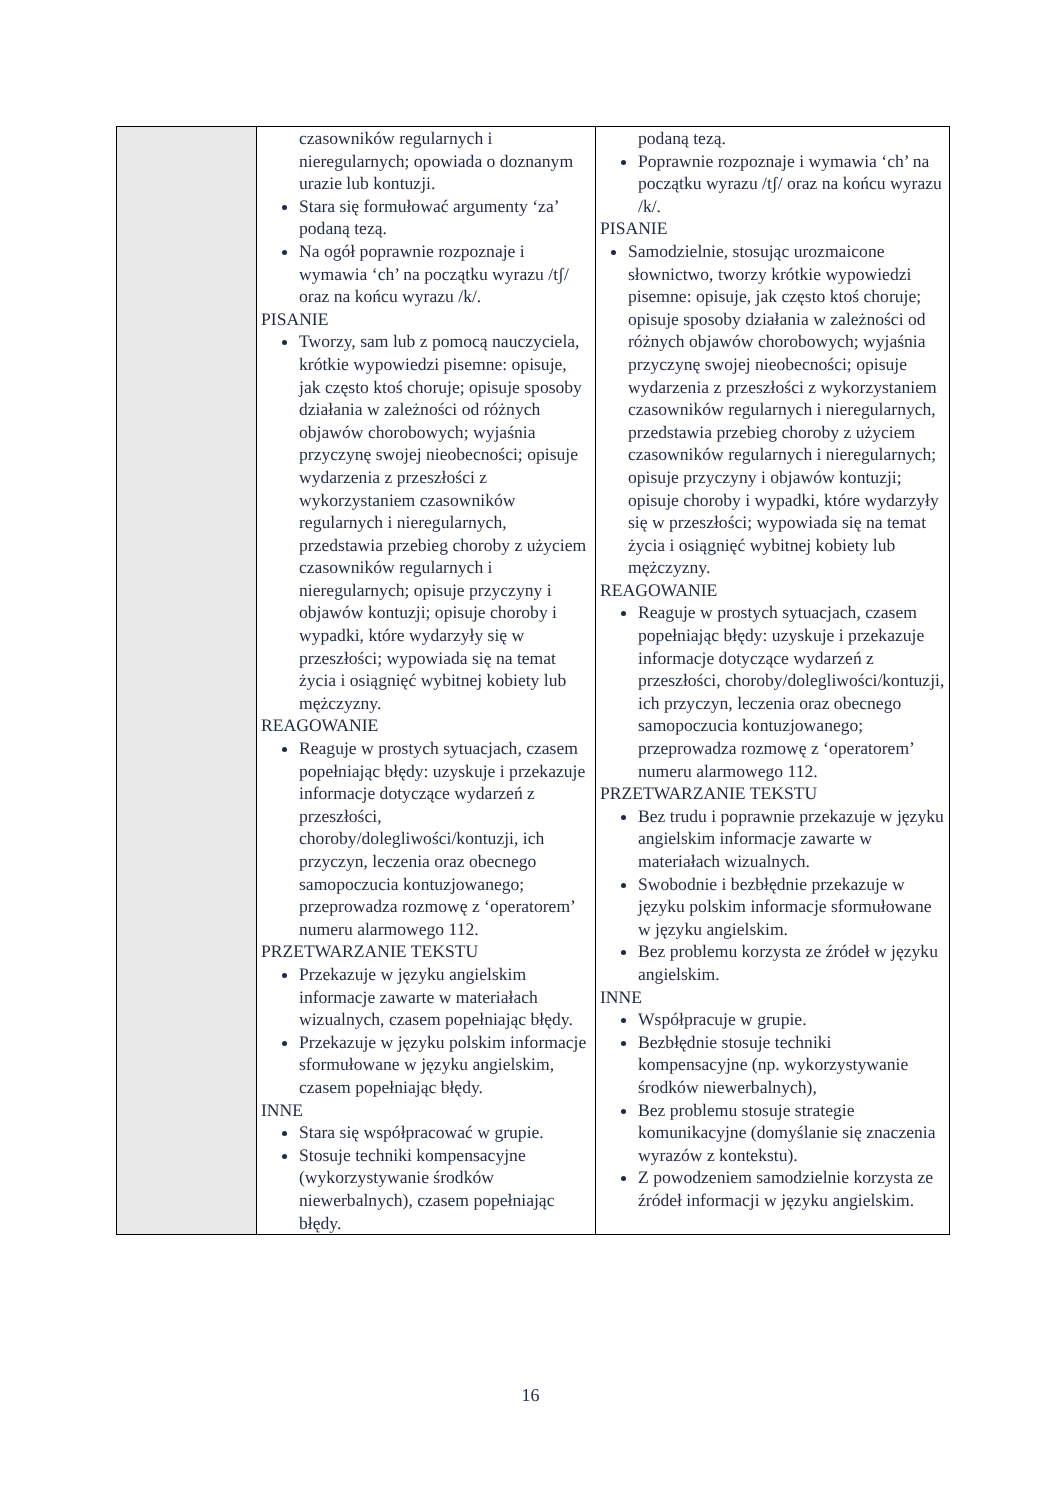| | czasowników regularnych i nieregularnych; opowiada o doznanym urazie lub kontuzji. Stara się formułować argumenty ‘za’ podaną tezą. Na ogół poprawnie rozpoznaje i wymawia ‘ch’ na początku wyrazu /tʃ/ oraz na końcu wyrazu /k/. PISANIE Tworzy, sam lub z pomocą nauczyciela, krótkie wypowiedzi pisemne: opisuje, jak często ktoś choruje; opisuje sposoby działania w zależności od różnych objawów chorobowych; wyjaśnia przyczynę swojej nieobecności; opisuje wydarzenia z przeszłości z wykorzystaniem czasowników regularnych i nieregularnych, przedstawia przebieg choroby z użyciem czasowników regularnych i nieregularnych; opisuje przyczyny i objawów kontuzji; opisuje choroby i wypadki, które wydarzyły się w przeszłości; wypowiada się na temat życia i osiągnięć wybitnej kobiety lub mężczyzny. REAGOWANIE Reaguje w prostych sytuacjach, czasem popełniając błędy: uzyskuje i przekazuje informacje dotyczące wydarzeń z przeszłości, choroby/dolegliwości/kontuzji, ich przyczyn, leczenia oraz obecnego samopoczucia kontuzjowanego; przeprowadza rozmowę z ‘operatorem’ numeru alarmowego 112. PRZETWARZANIE TEKSTU Przekazuje w języku angielskim informacje zawarte w materiałach wizualnych, czasem popełniając błędy. Przekazuje w języku polskim informacje sformułowane w języku angielskim, czasem popełniając błędy. INNE Stara się współpracować w grupie. Stosuje techniki kompensacyjne (wykorzystywanie środków niewerbalnych), czasem popełniając błędy. | podaną tezą. Poprawnie rozpoznaje i wymawia ‘ch’ na początku wyrazu /tʃ/ oraz na końcu wyrazu /k/. PISANIE Samodzielnie, stosując urozmaicone słownictwo, tworzy krótkie wypowiedzi pisemne: opisuje, jak często ktoś choruje; opisuje sposoby działania w zależności od różnych objawów chorobowych; wyjaśnia przyczynę swojej nieobecności; opisuje wydarzenia z przeszłości z wykorzystaniem czasowników regularnych i nieregularnych, przedstawia przebieg choroby z użyciem czasowników regularnych i nieregularnych; opisuje przyczyny i objawów kontuzji; opisuje choroby i wypadki, które wydarzyły się w przeszłości; wypowiada się na temat życia i osiągnięć wybitnej kobiety lub mężczyzny. REAGOWANIE Reaguje w prostych sytuacjach, czasem popełniając błędy: uzyskuje i przekazuje informacje dotyczące wydarzeń z przeszłości, choroby/dolegliwości/kontuzji, ich przyczyn, leczenia oraz obecnego samopoczucia kontuzjowanego; przeprowadza rozmowę z ‘operatorem’ numeru alarmowego 112. PRZETWARZANIE TEKSTU Bez trudu i poprawnie przekazuje w języku angielskim informacje zawarte w materiałach wizualnych. Swobodnie i bezbłędnie przekazuje w języku polskim informacje sformułowane w języku angielskim. Bez problemu korzysta ze źródeł w języku angielskim. INNE Współpracuje w grupie. Bezbłędnie stosuje techniki kompensacyjne (np. wykorzystywanie środków niewerbalnych), Bez problemu stosuje strategie komunikacyjne (domyślanie się znaczenia wyrazów z kontekstu). Z powodzeniem samodzielnie korzysta ze źródeł informacji w języku angielskim. |
16